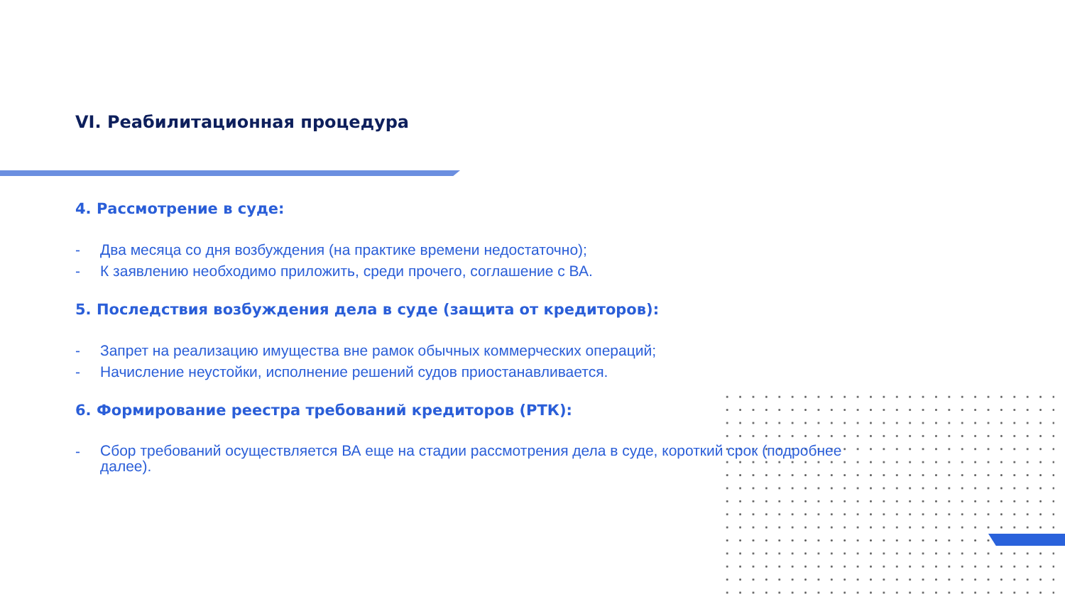VI. Реабилитационная процедура
4. Рассмотрение в суде:
- Два месяца со дня возбуждения (на практике времени недостаточно);
- К заявлению необходимо приложить, среди прочего, соглашение с ВА.
5. Последствия возбуждения дела в суде (защита от кредиторов):
- Запрет на реализацию имущества вне рамок обычных коммерческих операций;
- Начисление неустойки, исполнение решений судов приостанавливается.
6. Формирование реестра требований кредиторов (РТК):
- Сбор требований осуществляется ВА еще на стадии рассмотрения дела в суде, короткий срок (подробнее далее).